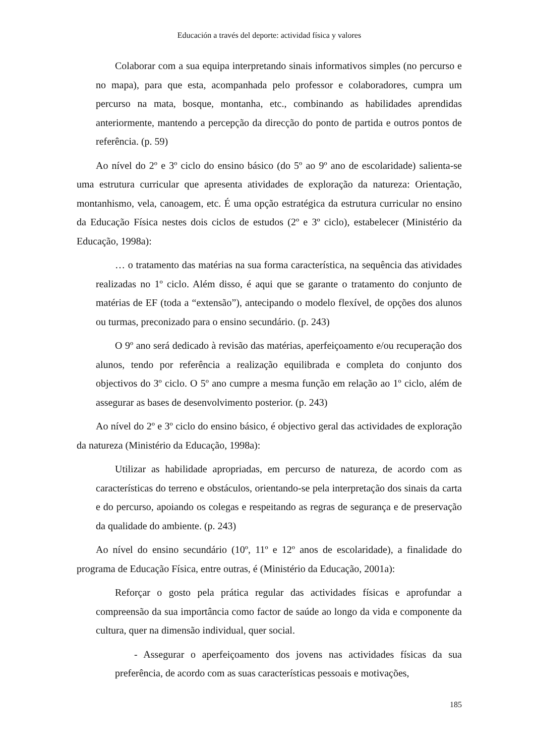Educación a través del deporte: actividad física y valores
Colaborar com a sua equipa interpretando sinais informativos simples (no percurso e no mapa), para que esta, acompanhada pelo professor e colaboradores, cumpra um percurso na mata, bosque, montanha, etc., combinando as habilidades aprendidas anteriormente, mantendo a percepção da direcção do ponto de partida e outros pontos de referência. (p. 59)
Ao nível do 2º e 3º ciclo do ensino básico (do 5º ao 9º ano de escolaridade) salienta-se uma estrutura curricular que apresenta atividades de exploração da natureza: Orientação, montanhismo, vela, canoagem, etc. É uma opção estratégica da estrutura curricular no ensino da Educação Física nestes dois ciclos de estudos (2º e 3º ciclo), estabelecer (Ministério da Educação, 1998a):
… o tratamento das matérias na sua forma característica, na sequência das atividades realizadas no 1º ciclo. Além disso, é aqui que se garante o tratamento do conjunto de matérias de EF (toda a “extensão”), antecipando o modelo flexível, de opções dos alunos ou turmas, preconizado para o ensino secundário. (p. 243)
O 9º ano será dedicado à revisão das matérias, aperfeiçoamento e/ou recuperação dos alunos, tendo por referência a realização equilibrada e completa do conjunto dos objectivos do 3º ciclo. O 5º ano cumpre a mesma função em relação ao 1º ciclo, além de assegurar as bases de desenvolvimento posterior. (p. 243)
Ao nível do 2º e 3º ciclo do ensino básico, é objectivo geral das actividades de exploração da natureza (Ministério da Educação, 1998a):
Utilizar as habilidade apropriadas, em percurso de natureza, de acordo com as características do terreno e obstáculos, orientando-se pela interpretação dos sinais da carta e do percurso, apoiando os colegas e respeitando as regras de segurança e de preservação da qualidade do ambiente. (p. 243)
Ao nível do ensino secundário (10º, 11º e 12º anos de escolaridade), a finalidade do programa de Educação Física, entre outras, é (Ministério da Educação, 2001a):
Reforçar o gosto pela prática regular das actividades físicas e aprofundar a compreensão da sua importância como factor de saúde ao longo da vida e componente da cultura, quer na dimensão individual, quer social.
- Assegurar o aperfeiçoamento dos jovens nas actividades físicas da sua preferência, de acordo com as suas características pessoais e motivações,
185